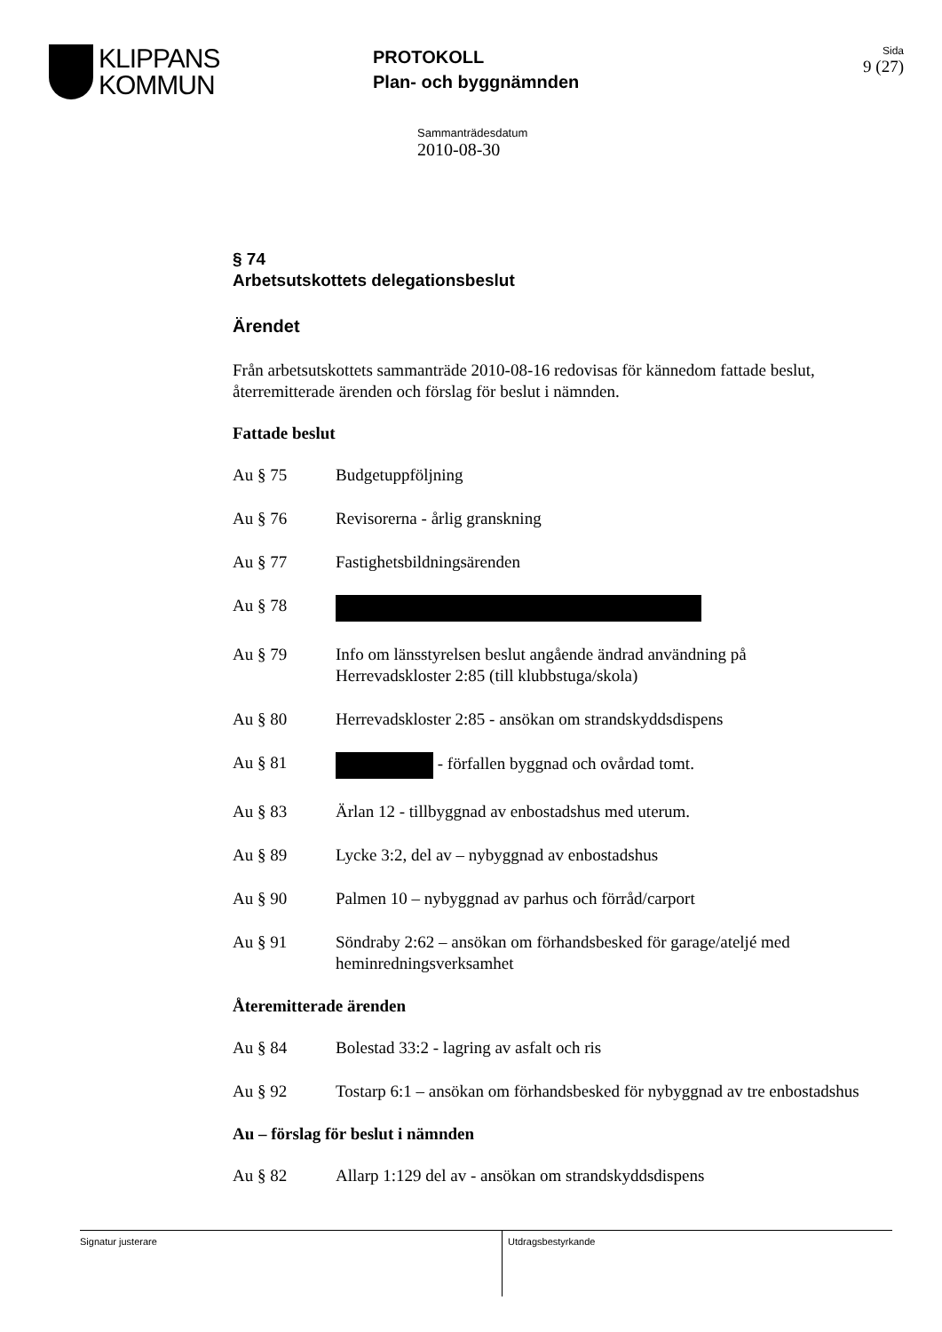KLIPPANS
KOMMUN
PROTOKOLL
Plan- och byggnämnden
Sida
9 (27)
Sammanträdesdatum
2010-08-30
§ 74
Arbetsutskottets delegationsbeslut
Ärendet
Från arbetsutskottets sammanträde 2010-08-16 redovisas för kännedom fattade beslut, återremitterade ärenden och förslag för beslut i nämnden.
Fattade beslut
Au § 75 Budgetuppföljning
Au § 76 Revisorerna - årlig granskning
Au § 77 Fastighetsbildningsärenden
Au § 78
Au § 79 Info om länsstyrelsen beslut angående ändrad användning på Herrevadskloster 2:85 (till klubbstuga/skola)
Au § 80 Herrevadskloster 2:85 - ansökan om strandskyddsdispens
Au § 81 - förfallen byggnad och ovårdad tomt.
Au § 83 Ärlan 12 - tillbyggnad av enbostadshus med uterum.
Au § 89 Lycke 3:2, del av – nybyggnad av enbostadshus
Au § 90 Palmen 10 – nybyggnad av parhus och förråd/carport
Au § 91 Söndraby 2:62 – ansökan om förhandsbesked för garage/ateljé med heminredningsverksamhet
Återemitterade ärenden
Au § 84 Bolestad 33:2 - lagring av asfalt och ris
Au § 92 Tostarp 6:1 – ansökan om förhandsbesked för nybyggnad av tre enbostadshus
Au – förslag för beslut i nämnden
Au § 82 Allarp 1:129 del av - ansökan om strandskyddsdispens
Signatur justerare Utdragsbestyrkande